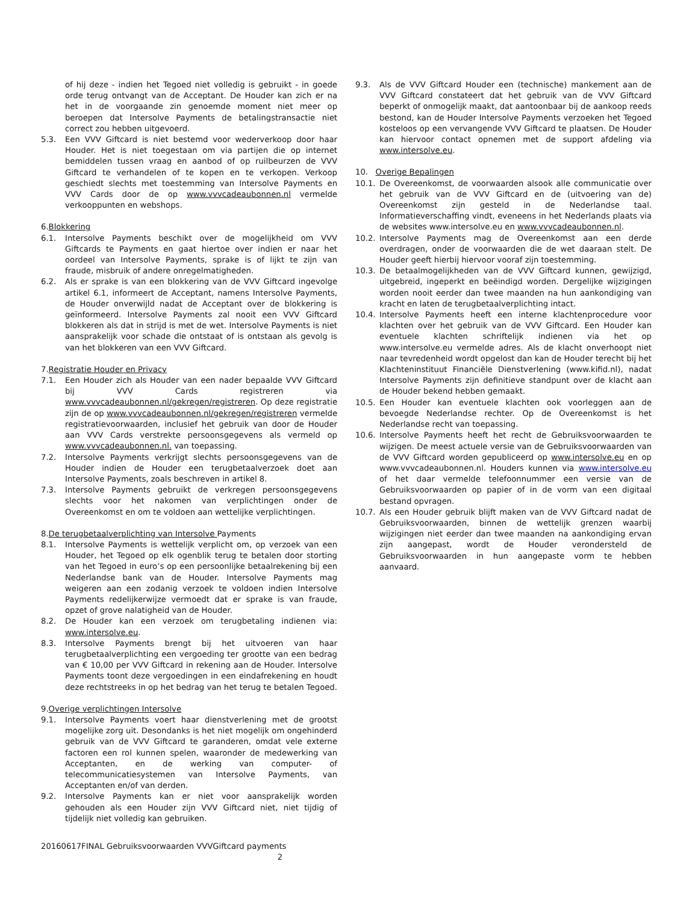of hij deze - indien het Tegoed niet volledig is gebruikt - in goede orde terug ontvangt van de Acceptant. De Houder kan zich er na het in de voorgaande zin genoemde moment niet meer op beroepen dat Intersolve Payments de betalingstransactie niet correct zou hebben uitgevoerd.
5.3. Een VVV Giftcard is niet bestemd voor wederverkoop door haar Houder. Het is niet toegestaan om via partijen die op internet bemiddelen tussen vraag en aanbod of op ruilbeurzen de VVV Giftcard te verhandelen of te kopen en te verkopen. Verkoop geschiedt slechts met toestemming van Intersolve Payments en VVV Cards door de op www.vvvcadeaubonnen.nl vermelde verkooppunten en webshops.
6.Blokkering
6.1. Intersolve Payments beschikt over de mogelijkheid om VVV Giftcards te Payments en gaat hiertoe over indien er naar het oordeel van Intersolve Payments, sprake is of lijkt te zijn van fraude, misbruik of andere onregelmatigheden.
6.2. Als er sprake is van een blokkering van de VVV Giftcard ingevolge artikel 6.1, informeert de Acceptant, namens Intersolve Payments, de Houder onverwijld nadat de Acceptant over de blokkering is geïnformeerd. Intersolve Payments zal nooit een VVV Giftcard blokkeren als dat in strijd is met de wet. Intersolve Payments is niet aansprakelijk voor schade die ontstaat of is ontstaan als gevolg is van het blokkeren van een VVV Giftcard.
7.Registratie Houder en Privacy
7.1. Een Houder zich als Houder van een nader bepaalde VVV Giftcard bij VVV Cards registreren via www.vvvcadeaubonnen.nl/gekregen/registreren. Op deze registratie zijn de op www.vvvcadeaubonnen.nl/gekregen/registreren vermelde registratievoorwaarden, inclusief het gebruik van door de Houder aan VVV Cards verstrekte persoonsgegevens als vermeld op www.vvvcadeaubonnen.nl. van toepassing.
7.2. Intersolve Payments verkrijgt slechts persoonsgegevens van de Houder indien de Houder een terugbetaalverzoek doet aan Intersolve Payments, zoals beschreven in artikel 8.
7.3. Intersolve Payments gebruikt de verkregen persoonsgegevens slechts voor het nakomen van verplichtingen onder de Overeenkomst en om te voldoen aan wettelijke verplichtingen.
8.De terugbetaalverplichting van Intersolve Payments
8.1. Intersolve Payments is wettelijk verplicht om, op verzoek van een Houder, het Tegoed op elk ogenblik terug te betalen door storting van het Tegoed in euro’s op een persoonlijke betaalrekening bij een Nederlandse bank van de Houder. Intersolve Payments mag weigeren aan een zodanig verzoek te voldoen indien Intersolve Payments redelijkerwijze vermoedt dat er sprake is van fraude, opzet of grove nalatigheid van de Houder.
8.2. De Houder kan een verzoek om terugbetaling indienen via: www.intersolve.eu.
8.3. Intersolve Payments brengt bij het uitvoeren van haar terugbetaalverplichting een vergoeding ter grootte van een bedrag van € 10,00 per VVV Giftcard in rekening aan de Houder. Intersolve Payments toont deze vergoedingen in een eindafrekening en houdt deze rechtstreeks in op het bedrag van het terug te betalen Tegoed.
9.Overige verplichtingen Intersolve
9.1. Intersolve Payments voert haar dienstverlening met de grootst mogelijke zorg uit. Desondanks is het niet mogelijk om ongehinderd gebruik van de VVV Giftcard te garanderen, omdat vele externe factoren een rol kunnen spelen, waaronder de medewerking van Acceptanten, en de werking van computer- of telecommunicatiesystemen van Intersolve Payments, van Acceptanten en/of van derden.
9.2. Intersolve Payments kan er niet voor aansprakelijk worden gehouden als een Houder zijn VVV Giftcard niet, niet tijdig of tijdelijk niet volledig kan gebruiken.
9.3. Als de VVV Giftcard Houder een (technische) mankement aan de VVV Giftcard constateert dat het gebruik van de VVV Giftcard beperkt of onmogelijk maakt, dat aantoonbaar bij de aankoop reeds bestond, kan de Houder Intersolve Payments verzoeken het Tegoed kosteloos op een vervangende VVV Giftcard te plaatsen. De Houder kan hiervoor contact opnemen met de support afdeling via www.intersolve.eu.
10. Overige Bepalingen
10.1. De Overeenkomst, de voorwaarden alsook alle communicatie over het gebruik van de VVV Giftcard en de (uitvoering van de) Overeenkomst zijn gesteld in de Nederlandse taal. Informatieverschaffing vindt, eveneens in het Nederlands plaats via de websites www.intersolve.eu en www.vvvcadeaubonnen.nl.
10.2. Intersolve Payments mag de Overeenkomst aan een derde overdragen, onder de voorwaarden die de wet daaraan stelt. De Houder geeft hierbij hiervoor vooraf zijn toestemming.
10.3. De betaalmogelijkheden van de VVV Giftcard kunnen, gewijzigd, uitgebreid, ingeperkt en beëindigd worden. Dergelijke wijzigingen worden nooit eerder dan twee maanden na hun aankondiging van kracht en laten de terugbetaalverplichting intact.
10.4. Intersolve Payments heeft een interne klachtenprocedure voor klachten over het gebruik van de VVV Giftcard. Een Houder kan eventuele klachten schriftelijk indienen via het op www.intersolve.eu vermelde adres. Als de klacht onverhoopt niet naar tevredenheid wordt opgelost dan kan de Houder terecht bij het Klachteninstituut Financiële Dienstverlening (www.kifid.nl), nadat Intersolve Payments zijn definitieve standpunt over de klacht aan de Houder bekend hebben gemaakt.
10.5. Een Houder kan eventuele klachten ook voorleggen aan de bevoegde Nederlandse rechter. Op de Overeenkomst is het Nederlandse recht van toepassing.
10.6. Intersolve Payments heeft het recht de Gebruiksvoorwaarden te wijzigen. De meest actuele versie van de Gebruiksvoorwaarden van de VVV Giftcard worden gepubliceerd op www.intersolve.eu en op www.vvvcadeaubonnen.nl. Houders kunnen via www.intersolve.eu of het daar vermelde telefoonnummer een versie van de Gebruiksvoorwaarden op papier of in de vorm van een digitaal bestand opvragen.
10.7. Als een Houder gebruik blijft maken van de VVV Giftcard nadat de Gebruiksvoorwaarden, binnen de wettelijk grenzen waarbij wijzigingen niet eerder dan twee maanden na aankondiging ervan zijn aangepast, wordt de Houder verondersteld de Gebruiksvoorwaarden in hun aangepaste vorm te hebben aanvaard.
20160617FINAL Gebruiksvoorwaarden VVVGiftcard payments
2